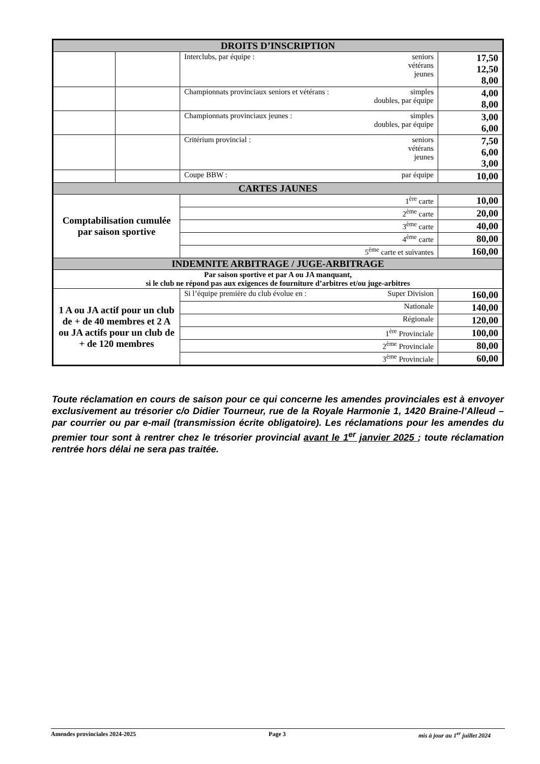| DROITS D’INSCRIPTION | | | |
| | | Interclubs, par équipe : seniors vétérans jeunes | 17,50 12,50 8,00 |
| | | Championnats provinciaux seniors et vétérans : simples doubles, par équipe | 4,00 8,00 |
| | | Championnats provinciaux jeunes : simples doubles, par équipe | 3,00 6,00 |
| | | Critérium provincial : seniors vétérans jeunes | 7,50 6,00 3,00 |
| | | Coupe BBW : par équipe | 10,00 |
| CARTES JAUNES | | | |
| Comptabilisation cumulée par saison sportive | | 1<sup>ère</sup> carte | 10,00 |
| | | 2<sup>ème</sup> carte | 20,00 |
| | | 3<sup>ème</sup> carte | 40,00 |
| | | 4<sup>ème</sup> carte | 80,00 |
| | | 5<sup>ème</sup> carte et suivantes | 160,00 |
| INDEMNITE ARBITRAGE / JUGE-ARBITRAGE | | | |
| Par saison sportive et par A ou JA manquant, si le club ne répond pas aux exigences de fourniture d’arbitres et/ou juge-arbitres | | | |
| 1 A ou JA actif pour un club de + de 40 membres et 2 A ou JA actifs pour un club de + de 120 membres | | Si l’équipe première du club évolue en : Super Division | 160,00 |
| | | Nationale | 140,00 |
| | | Régionale | 120,00 |
| | | 1<sup>ère</sup> Provinciale | 100,00 |
| | | 2<sup>ème</sup> Provinciale | 80,00 |
| | | 3<sup>ème</sup> Provinciale | 60,00 |
Toute réclamation en cours de saison pour ce qui concerne les amendes provinciales est à envoyer exclusivement au trésorier c/o Didier Tourneur, rue de la Royale Harmonie 1, 1420 Braine-l’Alleud – par courrier ou par e-mail (transmission écrite obligatoire). Les réclamations pour les amendes du premier tour sont à rentrer chez le trésorier provincial avant le 1<sup>er</sup> janvier 2025 ; toute réclamation rentrée hors délai ne sera pas traitée.
Amendes provinciales 2024-2025 Page 3 mis à jour au 1<sup>er</sup> juillet 2024